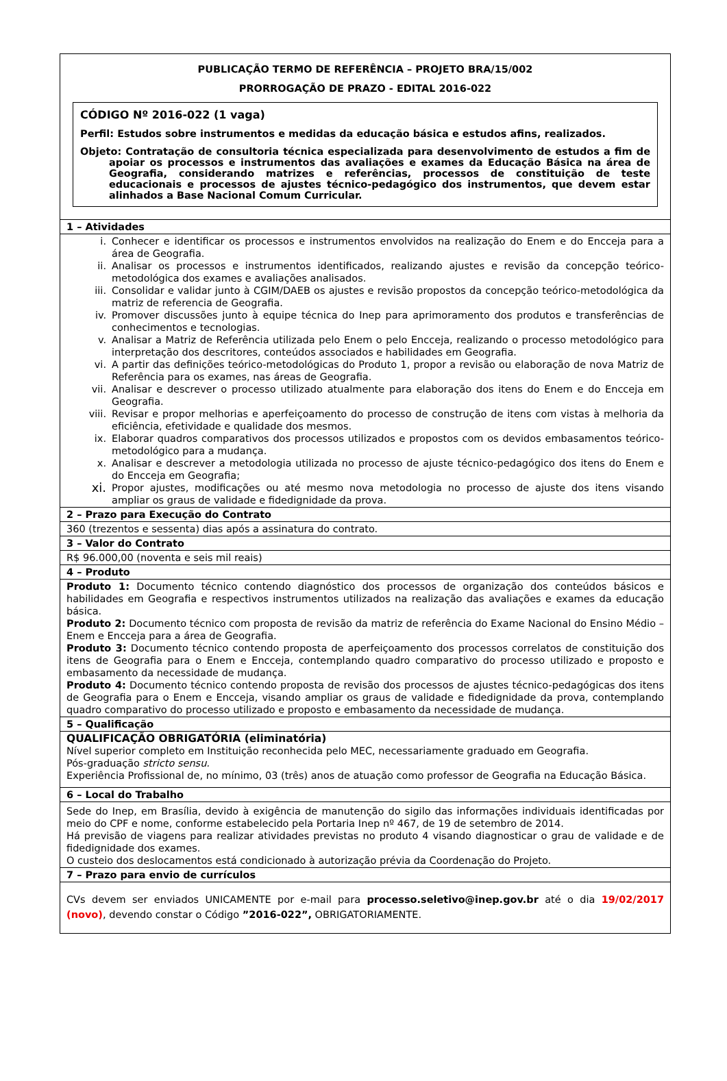PUBLICAÇÃO TERMO DE REFERÊNCIA – PROJETO BRA/15/002
PRORROGAÇÃO DE PRAZO - EDITAL 2016-022
CÓDIGO Nº 2016-022 (1 vaga)
Perfil: Estudos sobre instrumentos e medidas da educação básica e estudos afins, realizados.
Objeto: Contratação de consultoria técnica especializada para desenvolvimento de estudos a fim de apoiar os processos e instrumentos das avaliações e exames da Educação Básica na área de Geografia, considerando matrizes e referências, processos de constituição de teste educacionais e processos de ajustes técnico-pedagógico dos instrumentos, que devem estar alinhados a Base Nacional Comum Curricular.
| 1 – Atividades |
| i. Conhecer e identificar os processos e instrumentos envolvidos na realização do Enem e do Encceja para a área de Geografia. ii. Analisar os processos e instrumentos identificados, realizando ajustes e revisão da concepção teórico-metodológica dos exames e avaliações analisados. iii. Consolidar e validar junto à CGIM/DAEB os ajustes e revisão propostos da concepção teórico-metodológica da matriz de referencia de Geografia. iv. Promover discussões junto à equipe técnica do Inep para aprimoramento dos produtos e transferências de conhecimentos e tecnologias. v. Analisar a Matriz de Referência utilizada pelo Enem o pelo Encceja, realizando o processo metodológico para interpretação dos descritores, conteúdos associados e habilidades em Geografia. vi. A partir das definições teórico-metodológicas do Produto 1, propor a revisão ou elaboração de nova Matriz de Referência para os exames, nas áreas de Geografia. vii. Analisar e descrever o processo utilizado atualmente para elaboração dos itens do Enem e do Encceja em Geografia. viii. Revisar e propor melhorias e aperfeiçoamento do processo de construção de itens com vistas à melhoria da eficiência, efetividade e qualidade dos mesmos. ix. Elaborar quadros comparativos dos processos utilizados e propostos com os devidos embasamentos teórico-metodológico para a mudança. x. Analisar e descrever a metodologia utilizada no processo de ajuste técnico-pedagógico dos itens do Enem e do Encceja em Geografia; xi. Propor ajustes, modificações ou até mesmo nova metodologia no processo de ajuste dos itens visando ampliar os graus de validade e fidedignidade da prova. |
| 2 – Prazo para Execução do Contrato |
| 360 (trezentos e sessenta) dias após a assinatura do contrato. |
| 3 – Valor do Contrato |
| R$ 96.000,00 (noventa e seis mil reais) |
| 4 – Produto |
| Produto 1: Documento técnico contendo diagnóstico dos processos de organização dos conteúdos básicos e habilidades em Geografia e respectivos instrumentos utilizados na realização das avaliações e exames da educação básica. Produto 2: Documento técnico com proposta de revisão da matriz de referência do Exame Nacional do Ensino Médio – Enem e Encceja para a área de Geografia. Produto 3: Documento técnico contendo proposta de aperfeiçoamento dos processos correlatos de constituição dos itens de Geografia para o Enem e Encceja, contemplando quadro comparativo do processo utilizado e proposto e embasamento da necessidade de mudança. Produto 4: Documento técnico contendo proposta de revisão dos processos de ajustes técnico-pedagógicas dos itens de Geografia para o Enem e Encceja, visando ampliar os graus de validade e fidedignidade da prova, contemplando quadro comparativo do processo utilizado e proposto e embasamento da necessidade de mudança. |
| 5 – Qualificação |
| QUALIFICAÇÃO OBRIGATÓRIA (eliminatória) Nível superior completo em Instituição reconhecida pelo MEC, necessariamente graduado em Geografia. Pós-graduação stricto sensu. Experiência Profissional de, no mínimo, 03 (três) anos de atuação como professor de Geografia na Educação Básica. |
| 6 – Local do Trabalho |
| Sede do Inep, em Brasília, devido à exigência de manutenção do sigilo das informações individuais identificadas por meio do CPF e nome, conforme estabelecido pela Portaria Inep nº 467, de 19 de setembro de 2014. Há previsão de viagens para realizar atividades previstas no produto 4 visando diagnosticar o grau de validade e de fidedignidade dos exames. O custeio dos deslocamentos está condicionado à autorização prévia da Coordenação do Projeto. |
| 7 – Prazo para envio de currículos |
| CVs devem ser enviados UNICAMENTE por e-mail para processo.seletivo@inep.gov.br até o dia 19/02/2017 (novo) , devendo constar o Código ”2016-022”, OBRIGATORIAMENTE. |